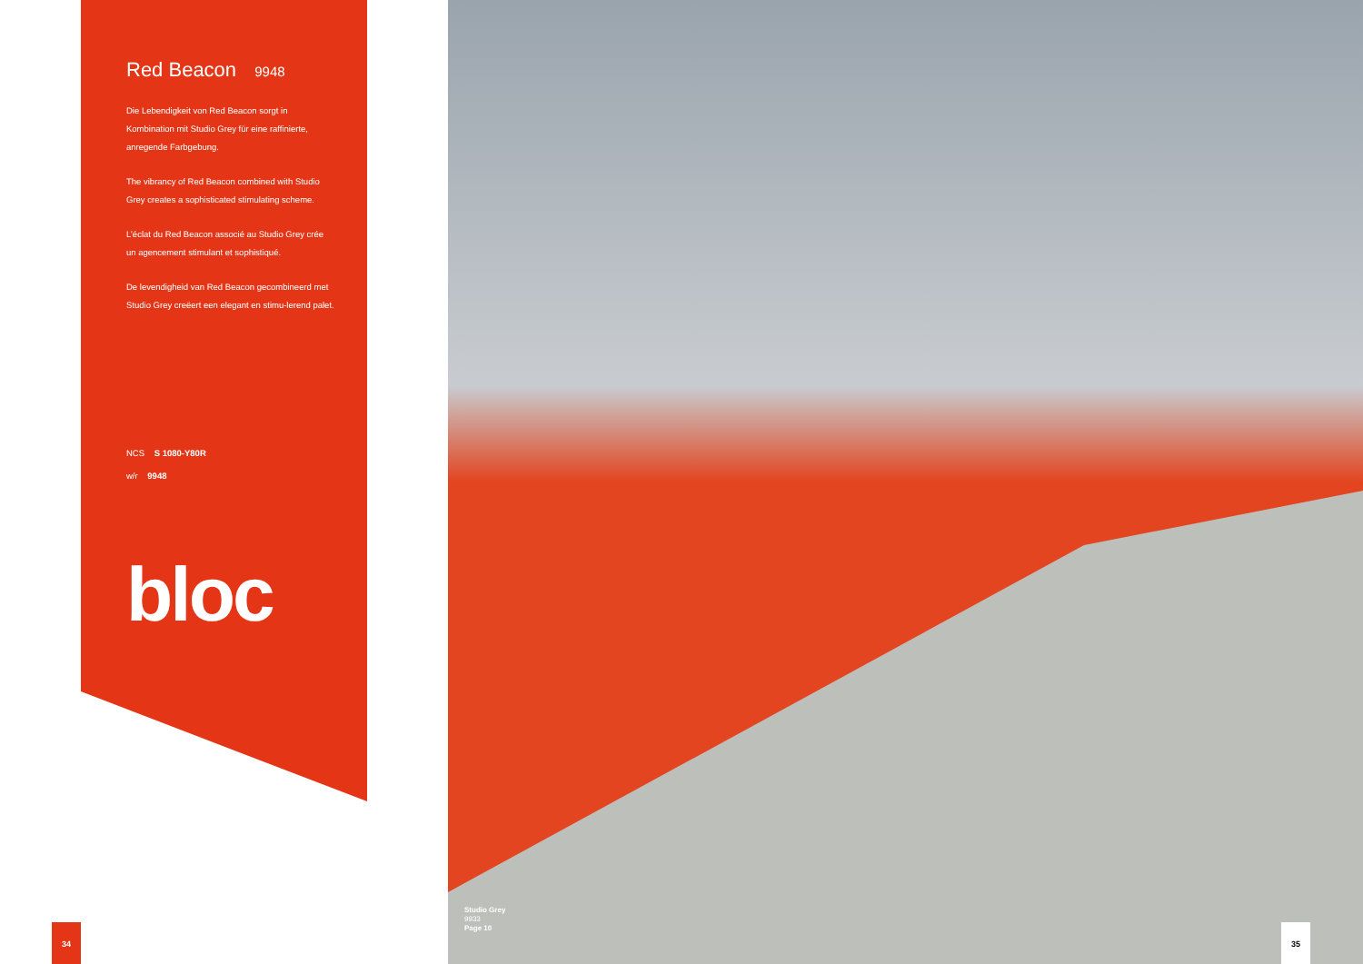Red Beacon 9948
Die Lebendigkeit von Red Beacon sorgt in Kombination mit Studio Grey für eine raffinierte, anregende Farbgebung.
The vibrancy of Red Beacon combined with Studio Grey creates a sophisticated stimulating scheme.
L’éclat du Red Beacon associé au Studio Grey crée un agencement stimulant et sophistiqué.
De levendigheid van Red Beacon gecombineerd met Studio Grey creëert een elegant en stimu-lerend palet.
NCS S 1080-Y80R
w/r 9948
bloc
Studio Grey
9933
Page 10
34 35